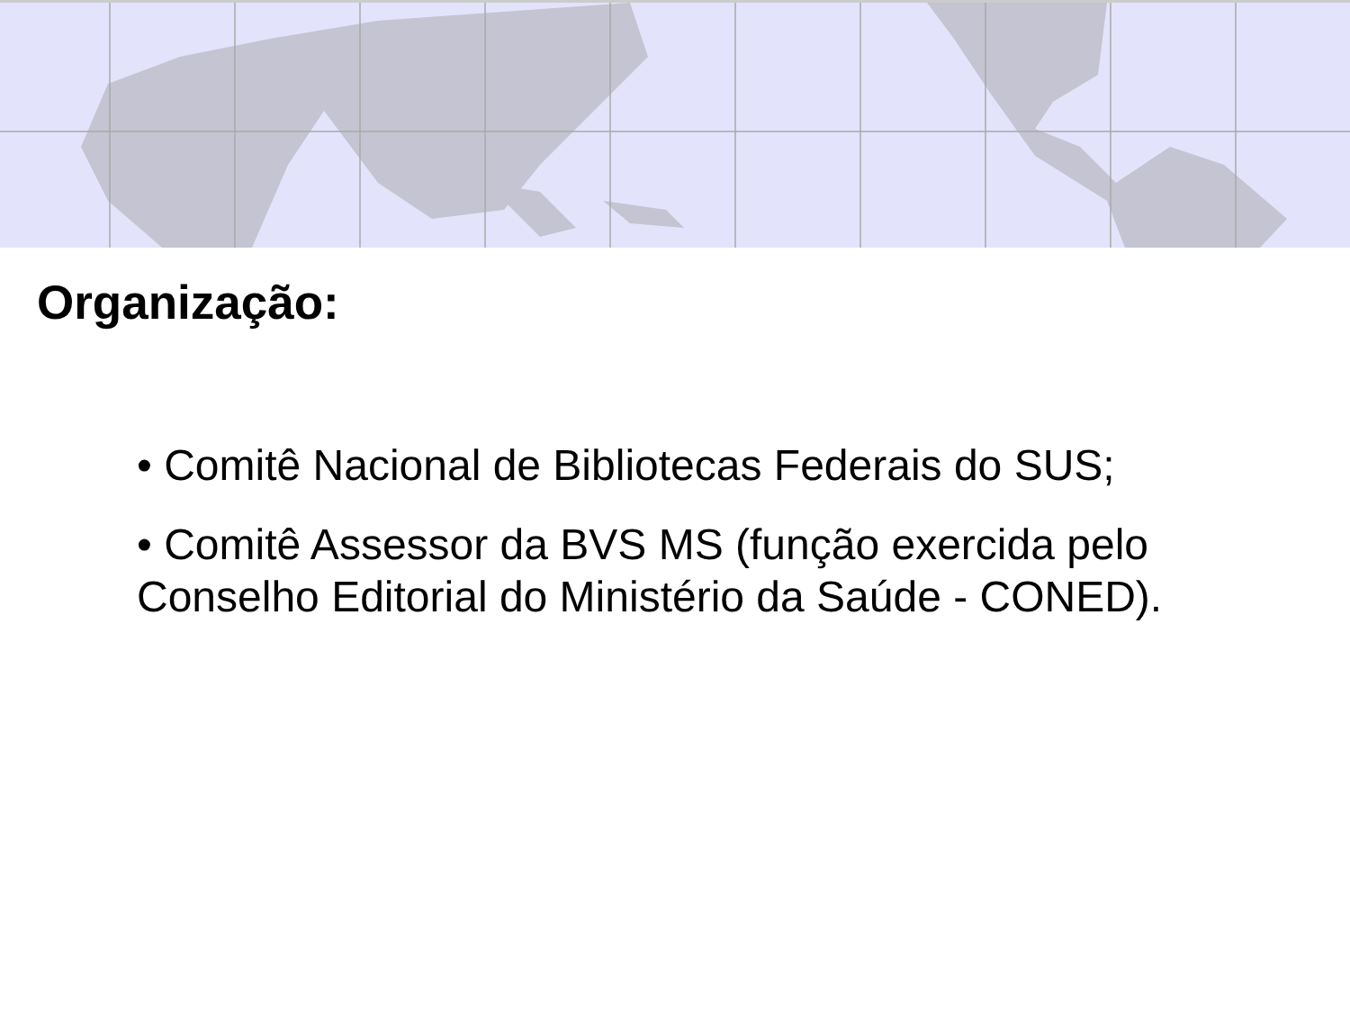Organização:
• Comitê Nacional de Bibliotecas Federais do SUS;
• Comitê Assessor da BVS MS (função exercida pelo Conselho Editorial do Ministério da Saúde - CONED).